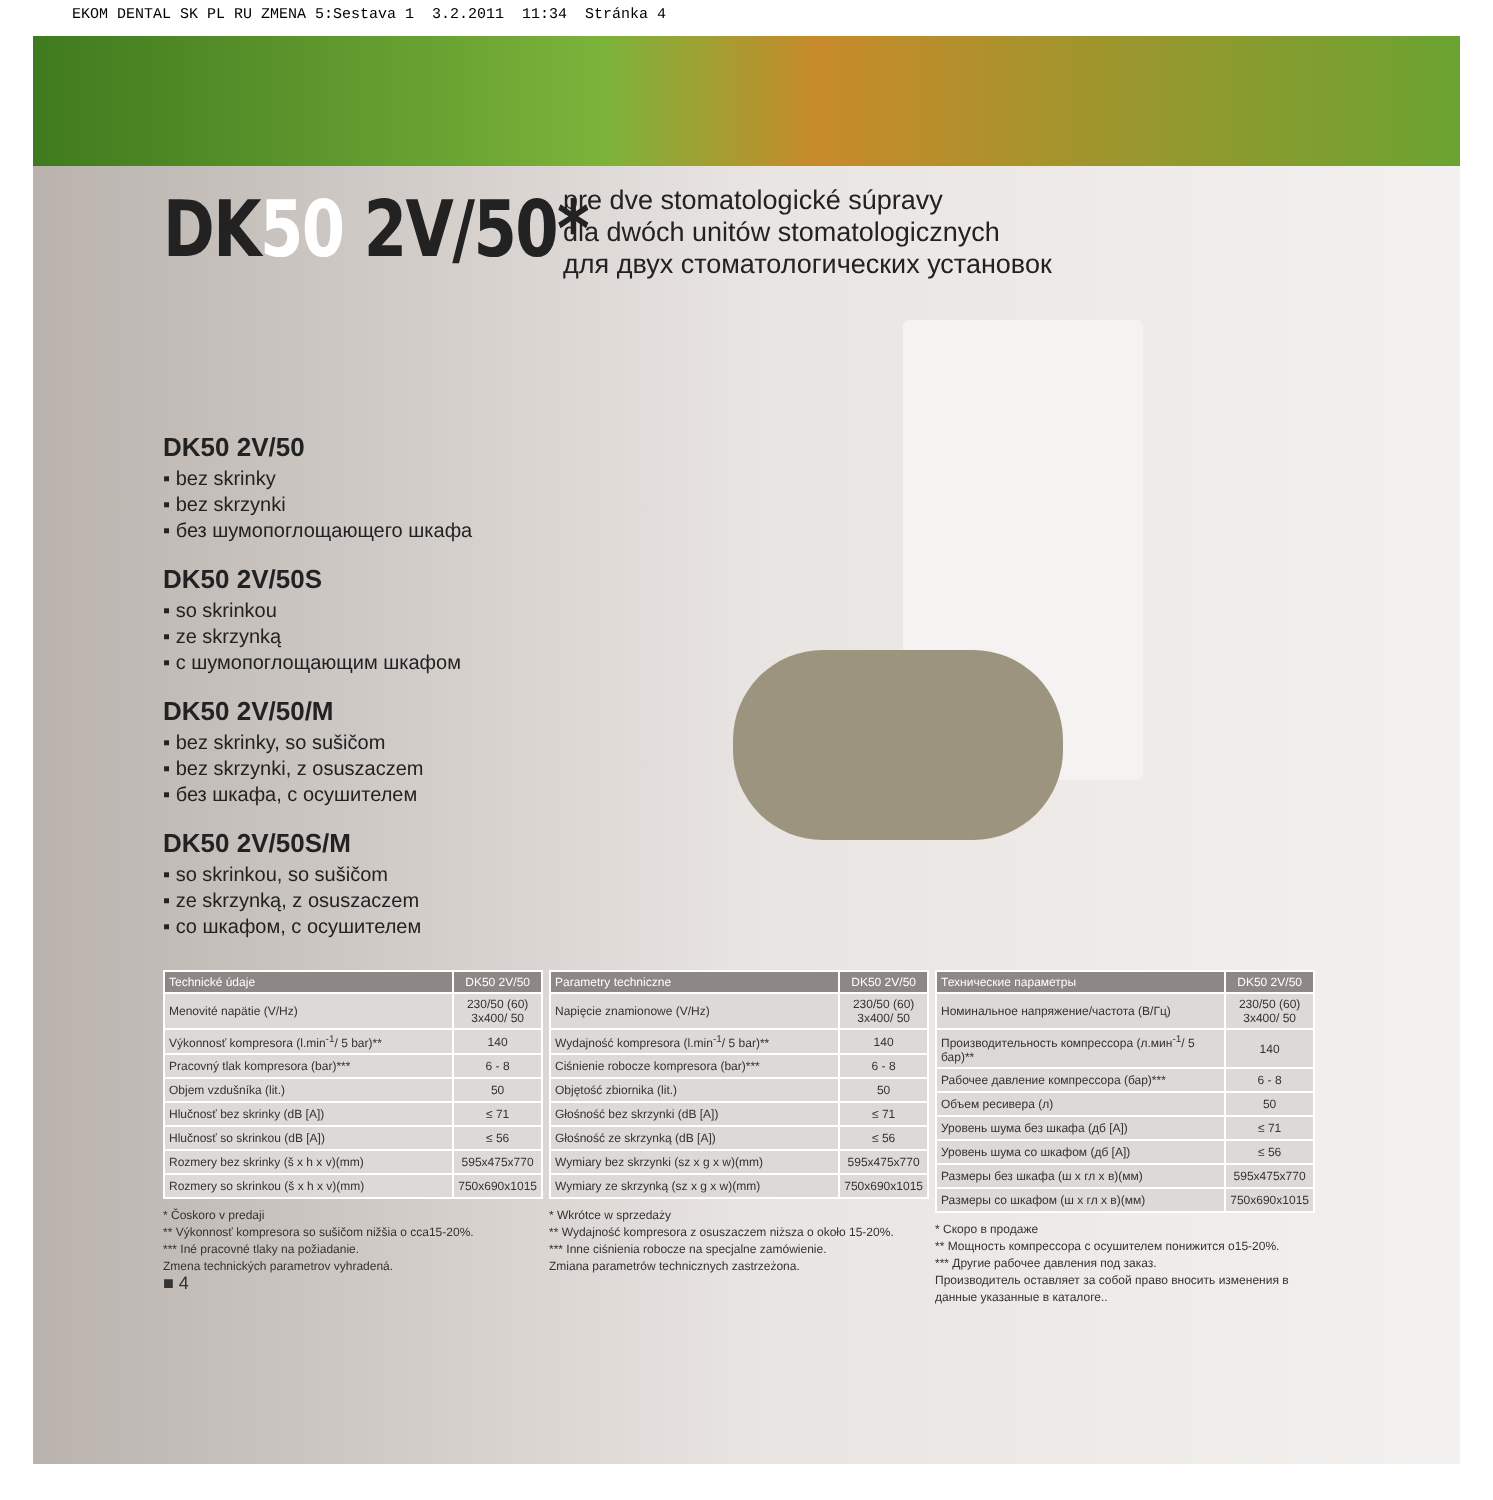EKOM DENTAL SK PL RU ZMENA 5:Sestava 1 3.2.2011 11:34 Stránka 4
DK50 2V/50*
pre dve stomatologické súpravy
dla dwóch unitów stomatologicznych
для двух стоматологических установок
DK50 2V/50
▪ bez skrinky
▪ bez skrzynki
▪ без шумопоглощающего шкафа
DK50 2V/50S
▪ so skrinkou
▪ ze skrzynką
▪ с шумопоглощающим шкафом
DK50 2V/50/M
▪ bez skrinky, so sušičom
▪ bez skrzynki, z osuszaczem
▪ без шкафа, с осушителем
DK50 2V/50S/M
▪ so skrinkou, so sušičom
▪ ze skrzynką, z osuszaczem
▪ со шкафом, с осушителем
| Technické údaje | DK50 2V/50 |
| --- | --- |
| Menovité napätie (V/Hz) | 230/50 (60) 3x400/ 50 |
| Výkonnosť kompresora (l.min<sup>-1</sup>/ 5 bar)** | 140 |
| Pracovný tlak kompresora (bar)*** | 6 - 8 |
| Objem vzdušníka (lit.) | 50 |
| Hlučnosť bez skrinky (dB [A]) | ≤ 71 |
| Hlučnosť so skrinkou (dB [A]) | ≤ 56 |
| Rozmery bez skrinky (š x h x v)(mm) | 595x475x770 |
| Rozmery so skrinkou (š x h x v)(mm) | 750x690x1015 |
* Čoskoro v predaji
** Výkonnosť kompresora so sušičom nižšia o cca15-20%.
*** Iné pracovné tlaky na požiadanie.
Zmena technických parametrov vyhradená.
■ 4
| Parametry techniczne | DK50 2V/50 |
| --- | --- |
| Napięcie znamionowe (V/Hz) | 230/50 (60) 3x400/ 50 |
| Wydajność kompresora (l.min<sup>-1</sup>/ 5 bar)** | 140 |
| Ciśnienie robocze kompresora (bar)*** | 6 - 8 |
| Objętość zbiornika (lit.) | 50 |
| Głośność bez skrzynki (dB [A]) | ≤ 71 |
| Głośność ze skrzynką (dB [A]) | ≤ 56 |
| Wymiary bez skrzynki (sz x g x w)(mm) | 595x475x770 |
| Wymiary ze skrzynką (sz x g x w)(mm) | 750x690x1015 |
* Wkrótce w sprzedaży
** Wydajność kompresora z osuszaczem niższa o około 15-20%.
*** Inne ciśnienia robocze na specjalne zamówienie.
Zmiana parametrów technicznych zastrzeżona.
| Технические параметры | DK50 2V/50 |
| --- | --- |
| Номинальное напряжение/частота (В/Гц) | 230/50 (60) 3x400/ 50 |
| Производительность компрессора (л.мин<sup>-1</sup>/ 5 бар)** | 140 |
| Рабочее давление компрессора (бар)*** | 6 - 8 |
| Объем ресивера (л) | 50 |
| Уровень шума без шкафа (дб [A]) | ≤ 71 |
| Уровень шума со шкафом (дб [A]) | ≤ 56 |
| Размеры без шкафа (ш x гл x в)(мм) | 595x475x770 |
| Размеры со шкафом (ш x гл x в)(мм) | 750x690x1015 |
* Скоро в продаже
** Мощность компрессора с осушителем понижится о15-20%.
*** Другие рабочее давления под заказ.
Производитель оставляет за собой право вносить изменения в данные указанные в каталоге..